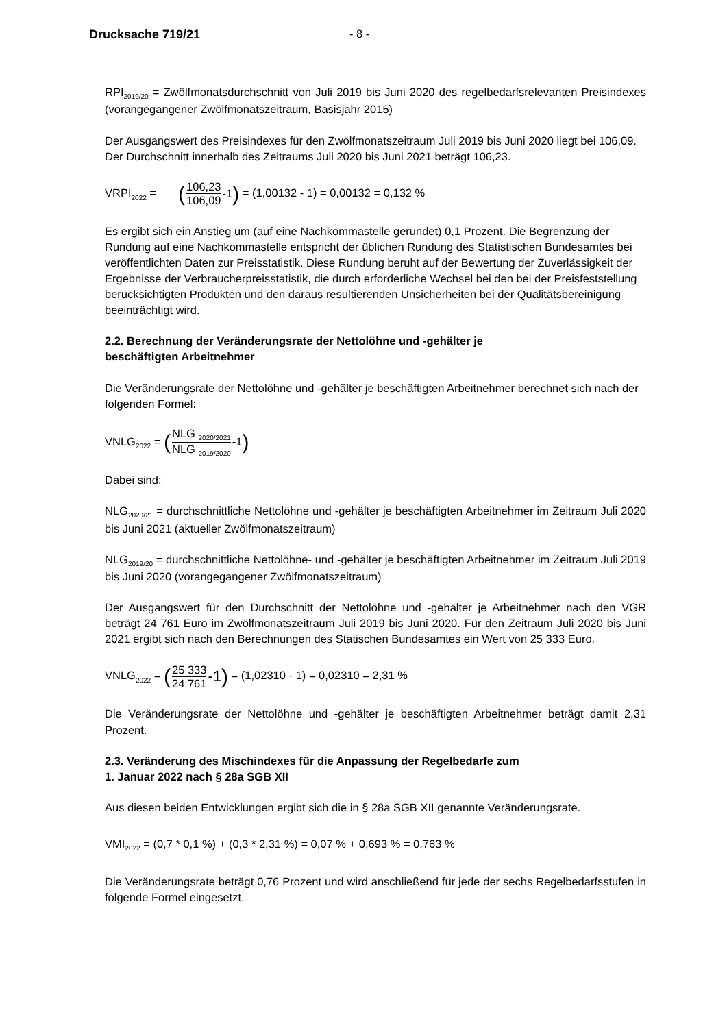Drucksache 719/21 - 8 -
RPI<sub>2019/20</sub> = Zwölfmonatsdurchschnitt von Juli 2019 bis Juni 2020 des regelbedarfsrelevanten Preisindexes (vorangegangener Zwölfmonatszeitraum, Basisjahr 2015)
Der Ausgangswert des Preisindexes für den Zwölfmonatszeitraum Juli 2019 bis Juni 2020 liegt bei 106,09. Der Durchschnitt innerhalb des Zeitraums Juli 2020 bis Juni 2021 beträgt 106,23.
VRPI<sub>2022</sub> = (106,23 106,09 -1) = (1,00132 - 1) = 0,00132 = 0,132 %
Es ergibt sich ein Anstieg um (auf eine Nachkommastelle gerundet) 0,1 Prozent. Die Begrenzung der Rundung auf eine Nachkommastelle entspricht der üblichen Rundung des Statistischen Bundesamtes bei veröffentlichten Daten zur Preisstatistik. Diese Rundung beruht auf der Bewertung der Zuverlässigkeit der Ergebnisse der Verbraucherpreisstatistik, die durch erforderliche Wechsel bei den bei der Preisfeststellung berücksichtigten Produkten und den daraus resultierenden Unsicherheiten bei der Qualitätsbereinigung beeinträchtigt wird.
2.2. Berechnung der Veränderungsrate der Nettolöhne und -gehälter je
beschäftigten Arbeitnehmer
Die Veränderungsrate der Nettolöhne und -gehälter je beschäftigten Arbeitnehmer berechnet sich nach der folgenden Formel:
VNLG<sub>2022</sub> = (NLG <sub>2020/2021</sub> NLG <sub>2019/2020</sub> -1)
Dabei sind:
NLG<sub>2020/21</sub> = durchschnittliche Nettolöhne und -gehälter je beschäftigten Arbeitnehmer im Zeitraum Juli 2020 bis Juni 2021 (aktueller Zwölfmonatszeitraum)
NLG<sub>2019/20</sub> = durchschnittliche Nettolöhne- und -gehälter je beschäftigten Arbeitnehmer im Zeitraum Juli 2019 bis Juni 2020 (vorangegangener Zwölfmonatszeitraum)
Der Ausgangswert für den Durchschnitt der Nettolöhne und -gehälter je Arbeitnehmer nach den VGR beträgt 24 761 Euro im Zwölfmonatszeitraum Juli 2019 bis Juni 2020. Für den Zeitraum Juli 2020 bis Juni 2021 ergibt sich nach den Berechnungen des Statischen Bundesamtes ein Wert von 25 333 Euro.
VNLG<sub>2022</sub> = (25 333 24 761 -1) = (1,02310 - 1) = 0,02310 = 2,31 %
Die Veränderungsrate der Nettolöhne und -gehälter je beschäftigten Arbeitnehmer beträgt damit 2,31 Prozent.
2.3. Veränderung des Mischindexes für die Anpassung der Regelbedarfe zum
1. Januar 2022 nach § 28a SGB XII
Aus diesen beiden Entwicklungen ergibt sich die in § 28a SGB XII genannte Veränderungsrate.
VMI<sub>2022</sub> = (0,7 * 0,1 %) + (0,3 * 2,31 %) = 0,07 % + 0,693 % = 0,763 %
Die Veränderungsrate beträgt 0,76 Prozent und wird anschließend für jede der sechs Regelbedarfsstufen in folgende Formel eingesetzt.